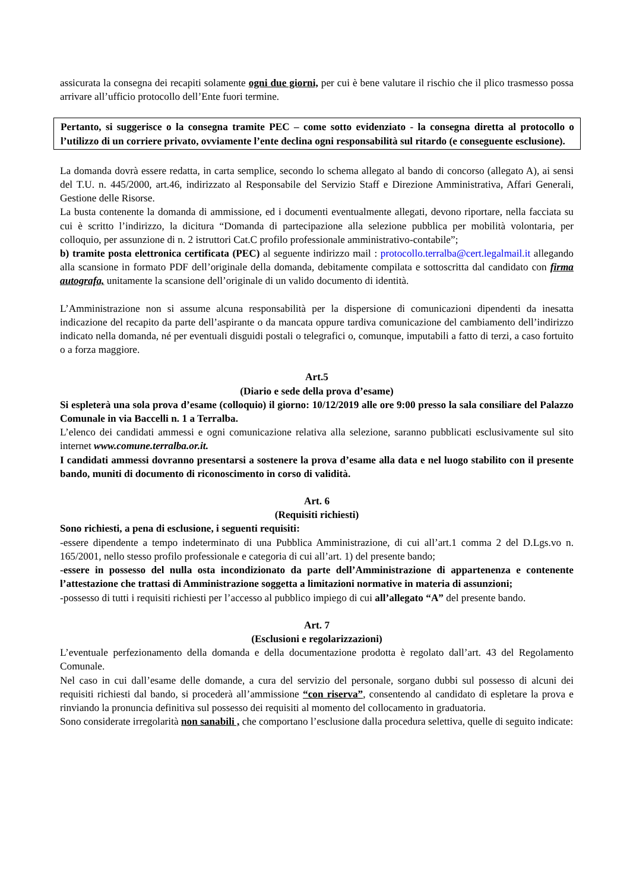assicurata la consegna dei recapiti solamente ogni due giorni, per cui è bene valutare il rischio che il plico trasmesso possa arrivare all’ufficio protocollo dell’Ente fuori termine.
Pertanto, si suggerisce o la consegna tramite PEC – come sotto evidenziato - la consegna diretta al protocollo o l’utilizzo di un corriere privato, ovviamente l’ente declina ogni responsabilità sul ritardo (e conseguente esclusione).
La domanda dovrà essere redatta, in carta semplice, secondo lo schema allegato al bando di concorso (allegato A), ai sensi del T.U. n. 445/2000, art.46, indirizzato al Responsabile del Servizio Staff e Direzione Amministrativa, Affari Generali, Gestione delle Risorse.
La busta contenente la domanda di ammissione, ed i documenti eventualmente allegati, devono riportare, nella facciata su cui è scritto l’indirizzo, la dicitura “Domanda di partecipazione alla selezione pubblica per mobilità volontaria, per colloquio, per assunzione di n. 2 istruttori Cat.C profilo professionale amministrativo-contabile”;
b) tramite posta elettronica certificata (PEC) al seguente indirizzo mail : protocollo.terralba@cert.legalmail.it allegando alla scansione in formato PDF dell’originale della domanda, debitamente compilata e sottoscritta dal candidato con firma autografa, unitamente la scansione dell’originale di un valido documento di identità.
L’Amministrazione non si assume alcuna responsabilità per la dispersione di comunicazioni dipendenti da inesatta indicazione del recapito da parte dell’aspirante o da mancata oppure tardiva comunicazione del cambiamento dell’indirizzo indicato nella domanda, né per eventuali disguidi postali o telegrafici o, comunque, imputabili a fatto di terzi, a caso fortuito o a forza maggiore.
Art.5
(Diario e sede della prova d’esame)
Si espleterà una sola prova d’esame (colloquio) il giorno: 10/12/2019 alle ore 9:00 presso la sala consiliare del Palazzo Comunale in via Baccelli n. 1 a Terralba.
L’elenco dei candidati ammessi e ogni comunicazione relativa alla selezione, saranno pubblicati esclusivamente sul sito internet www.comune.terralba.or.it.
I candidati ammessi dovranno presentarsi a sostenere la prova d’esame alla data e nel luogo stabilito con il presente bando, muniti di documento di riconoscimento in corso di validità.
Art. 6
(Requisiti richiesti)
Sono richiesti, a pena di esclusione, i seguenti requisiti:
-essere dipendente a tempo indeterminato di una Pubblica Amministrazione, di cui all’art.1 comma 2 del D.Lgs.vo n. 165/2001, nello stesso profilo professionale e categoria di cui all’art. 1) del presente bando;
-essere in possesso del nulla osta incondizionato da parte dell’Amministrazione di appartenenza e contenente l’attestazione che trattasi di Amministrazione soggetta a limitazioni normative in materia di assunzioni;
-possesso di tutti i requisiti richiesti per l’accesso al pubblico impiego di cui all’allegato “A” del presente bando.
Art. 7
(Esclusioni e regolarizzazioni)
L’eventuale perfezionamento della domanda e della documentazione prodotta è regolato dall’art. 43 del Regolamento Comunale.
Nel caso in cui dall’esame delle domande, a cura del servizio del personale, sorgano dubbi sul possesso di alcuni dei requisiti richiesti dal bando, si procederà all’ammissione “con riserva”, consentendo al candidato di espletare la prova e rinviando la pronuncia definitiva sul possesso dei requisiti al momento del collocamento in graduatoria.
Sono considerate irregolarità non sanabili , che comportano l’esclusione dalla procedura selettiva, quelle di seguito indicate: